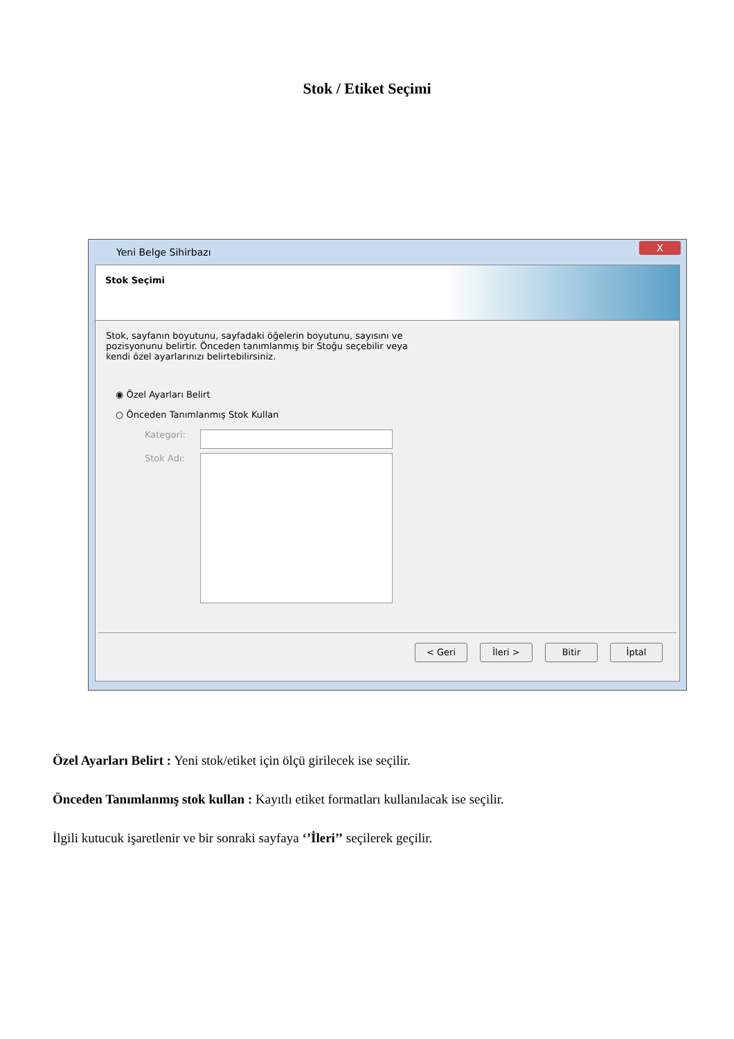Stok / Etiket Seçimi
Yeni Belge Sihirbazı X
Stok Seçimi
Stok, sayfanın boyutunu, sayfadaki öğelerin boyutunu, sayısını ve pozisyonunu belirtir. Önceden tanımlanmış bir Stoğu seçebilir veya kendi özel ayarlarınızı belirtebilirsiniz.
◉ Özel Ayarları Belirt
○ Önceden Tanımlanmış Stok Kullan
Kategori:
Stok Adı:
< Geri İleri > Bitir İptal
Özel Ayarları Belirt : Yeni stok/etiket için ölçü girilecek ise seçilir.
Önceden Tanımlanmış stok kullan : Kayıtlı etiket formatları kullanılacak ise seçilir.
İlgili kutucuk işaretlenir ve bir sonraki sayfaya ‘’İleri’’ seçilerek geçilir.